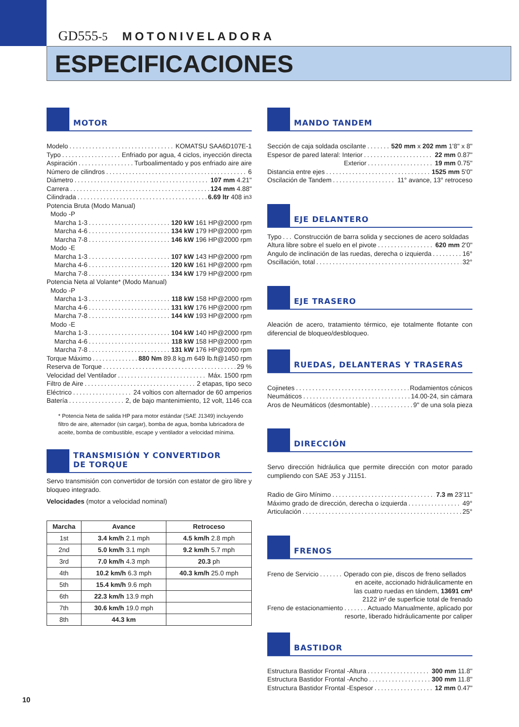GD555-5 MOTONIVELADORA
ESPECIFICACIONES
MOTOR
Modelo KOMATSU SAA6D107E-1
Typo Enfriado por agua, 4 ciclos, inyección directa
Aspiración Turboalimentado y pos enfriado aire aire
Número de cilindros 6
Diámetro 107 mm 4.21"
Carrera 124 mm 4.88"
Cilindrada 6.69 ltr 408 in<sup>3</sup>
Potencia Bruta (Modo Manual)
Modo -P
Marcha 1-3 120 kW 161 HP@2000 rpm
Marcha 4-6 134 kW 179 HP@2000 rpm
Marcha 7-8 146 kW 196 HP@2000 rpm
Modo -E
Marcha 1-3 107 kW 143 HP@2000 rpm
Marcha 4-6 120 kW 161 HP@2000 rpm
Marcha 7-8 134 kW 179 HP@2000 rpm
Potencia Neta al Volante* (Modo Manual)
Modo -P
Marcha 1-3 118 kW 158 HP@2000 rpm
Marcha 4-6 131 kW 176 HP@2000 rpm
Marcha 7-8 144 kW 193 HP@2000 rpm
Modo -E
Marcha 1-3 104 kW 140 HP@2000 rpm
Marcha 4-6 118 kW 158 HP@2000 rpm
Marcha 7-8 131 kW 176 HP@2000 rpm
Torque Máximo 880 Nm 89.8 kg.m 649 lb.ft@1450 rpm
Reserva de Torque 29 %
Velocidad del Ventilador Máx. 1500 rpm
Filtro de Aire 2 etapas, tipo seco
Eléctrico 24 voltios con alternador de 60 amperios
Batería 2, de bajo mantenimiento, 12 volt, 1146 cca
* Potencia Neta de salida HP para motor estándar (SAE J1349) incluyendo filtro de aire, alternador (sin cargar), bomba de agua, bomba lubricadora de aceite, bomba de combustible, escape y ventilador a velocidad mínima.
TRANSMISIÓN Y CONVERTIDOR
DE TORQUE
Servo transmisión con convertidor de torsión con estator de giro libre y bloqueo integrado.
Velocidades (motor a velocidad nominal)
| Marcha | Avance | Retroceso |
| --- | --- | --- |
| 1st | 3.4 km/h 2.1 mph | 4.5 km/h 2.8 mph |
| 2nd | 5.0 km/h 3.1 mph | 9.2 km/h 5.7 mph |
| 3rd | 7.0 km/h 4.3 mph | 20.3 ph |
| 4th | 10.2 km/h 6.3 mph | 40.3 km/h 25.0 mph |
| 5th | 15.4 km/h 9.6 mph | |
| 6th | 22.3 km/h 13.9 mph | |
| 7th | 30.6 km/h 19.0 mph | |
| 8th | 44.3 km | |
MANDO TANDEM
Sección de caja soldada oscilante 520 mm x 202 mm 1'8" x 8"
Espesor de pared lateral: Interior 22 mm 0.87"
Exterior 19 mm 0.75"
Distancia entre ejes 1525 mm 5'0"
Oscilación de Tandem 11° avance, 13° retroceso
EJE DELANTERO
Typo Construcción de barra solida y secciones de acero soldadas
Altura libre sobre el suelo en el pivote 620 mm 2'0"
Angulo de inclinación de las ruedas, derecha o izquierda 16°
Oscillación, total 32°
EJE TRASERO
Aleación de acero, tratamiento térmico, eje totalmente flotante con diferencial de bloqueo/desbloqueo.
RUEDAS, DELANTERAS Y TRASERAS
Cojinetes Rodamientos cónicos
Neumáticos 14.00-24, sin cámara
Aros de Neumáticos (desmontable) 9" de una sola pieza
DIRECCIÓN
Servo dirección hidráulica que permite dirección con motor parado cumpliendo con SAE J53 y J1151.
Radio de Giro Mínimo 7.3 m 23'11"
Máximo grado de dirección, derecha o izquierda 49°
Articulación 25°
FRENOS
Freno de Servicio Operado con pie, discos de freno sellados
en aceite, accionado hidráulicamente en
las cuatro ruedas en tándem, 13691 cm²
2122 in² de superficie total de frenado
Freno de estacionamiento Actuado Manualmente, aplicado por
resorte, liberado hidráulicamente por caliper
BASTIDOR
Estructura Bastidor Frontal -Altura 300 mm 11.8"
Estructura Bastidor Frontal -Ancho 300 mm 11.8"
Estructura Bastidor Frontal -Espesor 12 mm 0.47"
10